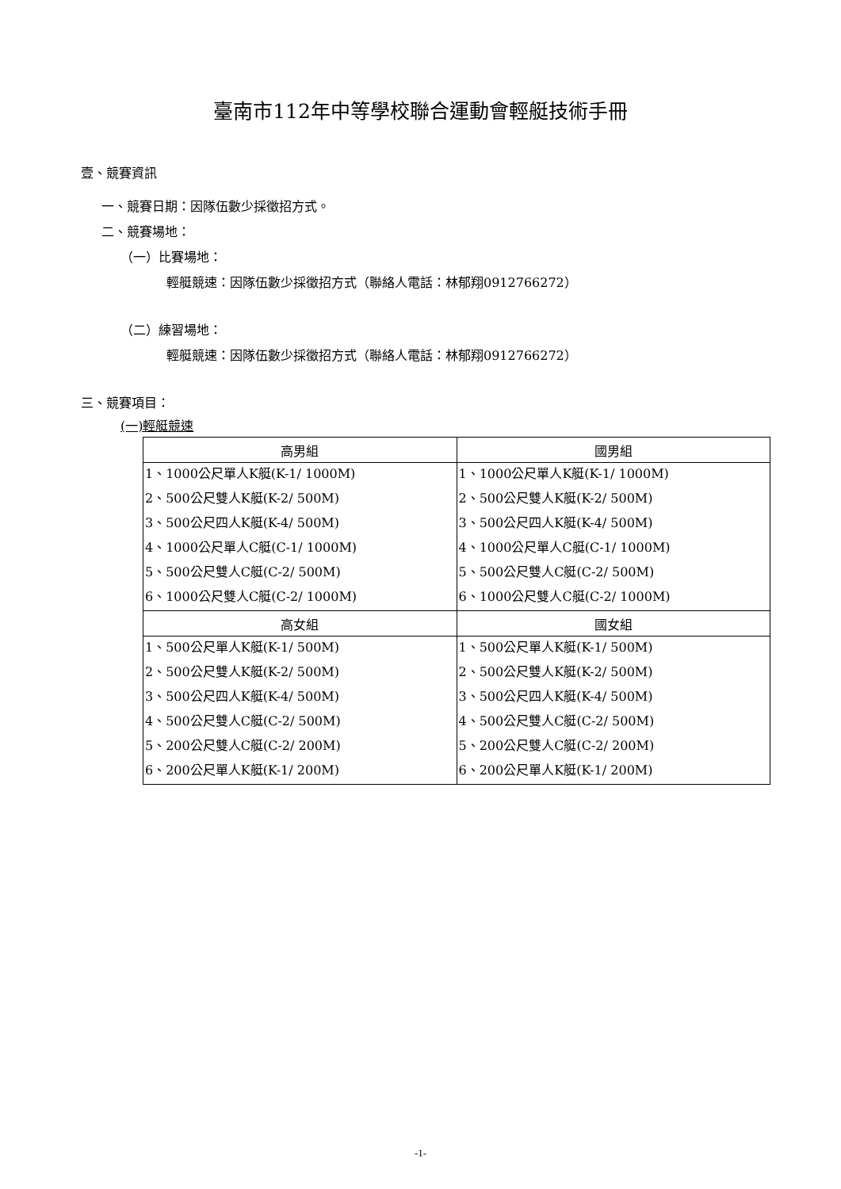臺南市112年中等學校聯合運動會輕艇技術手冊
壹、競賽資訊
一、競賽日期：因隊伍數少採徵招方式。
二、競賽場地：
（一）比賽場地：
輕艇競速：因隊伍數少採徵招方式（聯絡人電話：林郁翔0912766272）
（二）練習場地：
輕艇競速：因隊伍數少採徵招方式（聯絡人電話：林郁翔0912766272）
三、競賽項目：
(一)輕艇競速
| 高男組 | 國男組 |
| --- | --- |
| 1、1000公尺單人K艇(K-1/ 1000M) | 1、1000公尺單人K艇(K-1/ 1000M) |
| 2、500公尺雙人K艇(K-2/ 500M) | 2、500公尺雙人K艇(K-2/ 500M) |
| 3、500公尺四人K艇(K-4/ 500M) | 3、500公尺四人K艇(K-4/ 500M) |
| 4、1000公尺單人C艇(C-1/ 1000M) | 4、1000公尺單人C艇(C-1/ 1000M) |
| 5、500公尺雙人C艇(C-2/ 500M) | 5、500公尺雙人C艇(C-2/ 500M) |
| 6、1000公尺雙人C艇(C-2/ 1000M) | 6、1000公尺雙人C艇(C-2/ 1000M) |
| 高女組 | 國女組 |
| 1、500公尺單人K艇(K-1/ 500M) | 1、500公尺單人K艇(K-1/ 500M) |
| 2、500公尺雙人K艇(K-2/ 500M) | 2、500公尺雙人K艇(K-2/ 500M) |
| 3、500公尺四人K艇(K-4/ 500M) | 3、500公尺四人K艇(K-4/ 500M) |
| 4、500公尺雙人C艇(C-2/ 500M) | 4、500公尺雙人C艇(C-2/ 500M) |
| 5、200公尺雙人C艇(C-2/ 200M) | 5、200公尺雙人C艇(C-2/ 200M) |
| 6、200公尺單人K艇(K-1/ 200M) | 6、200公尺單人K艇(K-1/ 200M) |
-1-